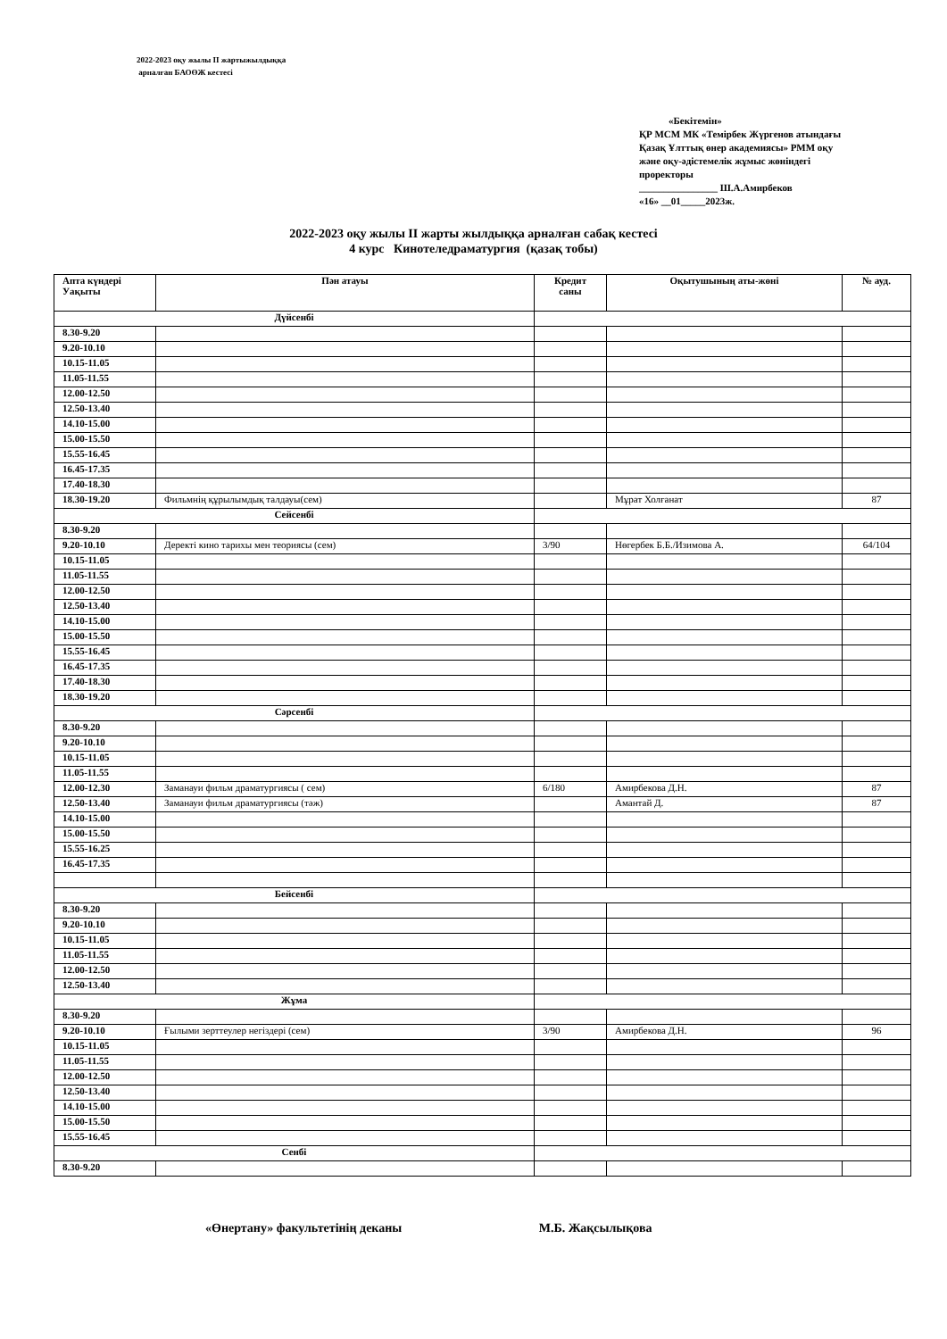2022-2023 оқу жылы II жартыжылдыққа
арналған БАОӨЖ кестесі
«Бекітемін»
ҚР МСМ МК «Темірбек Жүргенов атындағы Қазақ Ұлттық өнер академиясы» РММ оқу және оқу-әдістемелік жұмыс жөніндегі проректоры
________________ Ш.А.Амирбеков
«16» __01_____2023ж.
2022-2023 оқу жылы II жарты жылдыққа арналған сабақ кестесі
4 курс Кинотеледраматургия (қазақ тобы)
| Апта күндері Уақыты | Пән атауы | Кредит саны | Оқытушының аты-жөні | № ауд. |
| --- | --- | --- | --- | --- |
| Дүйсенбі | | | | |
| 8.30-9.20 | | | | |
| 9.20-10.10 | | | | |
| 10.15-11.05 | | | | |
| 11.05-11.55 | | | | |
| 12.00-12.50 | | | | |
| 12.50-13.40 | | | | |
| 14.10-15.00 | | | | |
| 15.00-15.50 | | | | |
| 15.55-16.45 | | | | |
| 16.45-17.35 | | | | |
| 17.40-18.30 | | | | |
| 18.30-19.20 | Фильмнің құрылымдық талдауы(сем) | | Мұрат Холғанат | 87 |
| Сейсенбі | | | | |
| 8.30-9.20 | | | | |
| 9.20-10.10 | Деректі кино тарихы мен теориясы (сем) | 3/90 | Нөгербек Б.Б./Изимова А. | 64/104 |
| 10.15-11.05 | | | | |
| 11.05-11.55 | | | | |
| 12.00-12.50 | | | | |
| 12.50-13.40 | | | | |
| 14.10-15.00 | | | | |
| 15.00-15.50 | | | | |
| 15.55-16.45 | | | | |
| 16.45-17.35 | | | | |
| 17.40-18.30 | | | | |
| 18.30-19.20 | | | | |
| Сәрсенбі | | | | |
| 8.30-9.20 | | | | |
| 9.20-10.10 | | | | |
| 10.15-11.05 | | | | |
| 11.05-11.55 | | | | |
| 12.00-12.30 | Заманауи фильм драматургиясы ( сем) | 6/180 | Амирбекова Д.Н. | 87 |
| 12.50-13.40 | Заманауи фильм драматургиясы (тәж) | | Амантай Д. | 87 |
| 14.10-15.00 | | | | |
| 15.00-15.50 | | | | |
| 15.55-16.25 | | | | |
| 16.45-17.35 | | | | |
| Бейсенбі | | | | |
| 8.30-9.20 | | | | |
| 9.20-10.10 | | | | |
| 10.15-11.05 | | | | |
| 11.05-11.55 | | | | |
| 12.00-12.50 | | | | |
| 12.50-13.40 | | | | |
| Жұма | | | | |
| 8.30-9.20 | | | | |
| 9.20-10.10 | Ғылыми зерттеулер негіздері (сем) | 3/90 | Амирбекова Д.Н. | 96 |
| 10.15-11.05 | | | | |
| 11.05-11.55 | | | | |
| 12.00-12.50 | | | | |
| 12.50-13.40 | | | | |
| 14.10-15.00 | | | | |
| 15.00-15.50 | | | | |
| 15.55-16.45 | | | | |
| Сенбі | | | | |
| 8.30-9.20 | | | | |
«Өнертану» факультетінің деканы М.Б. Жақсылықова